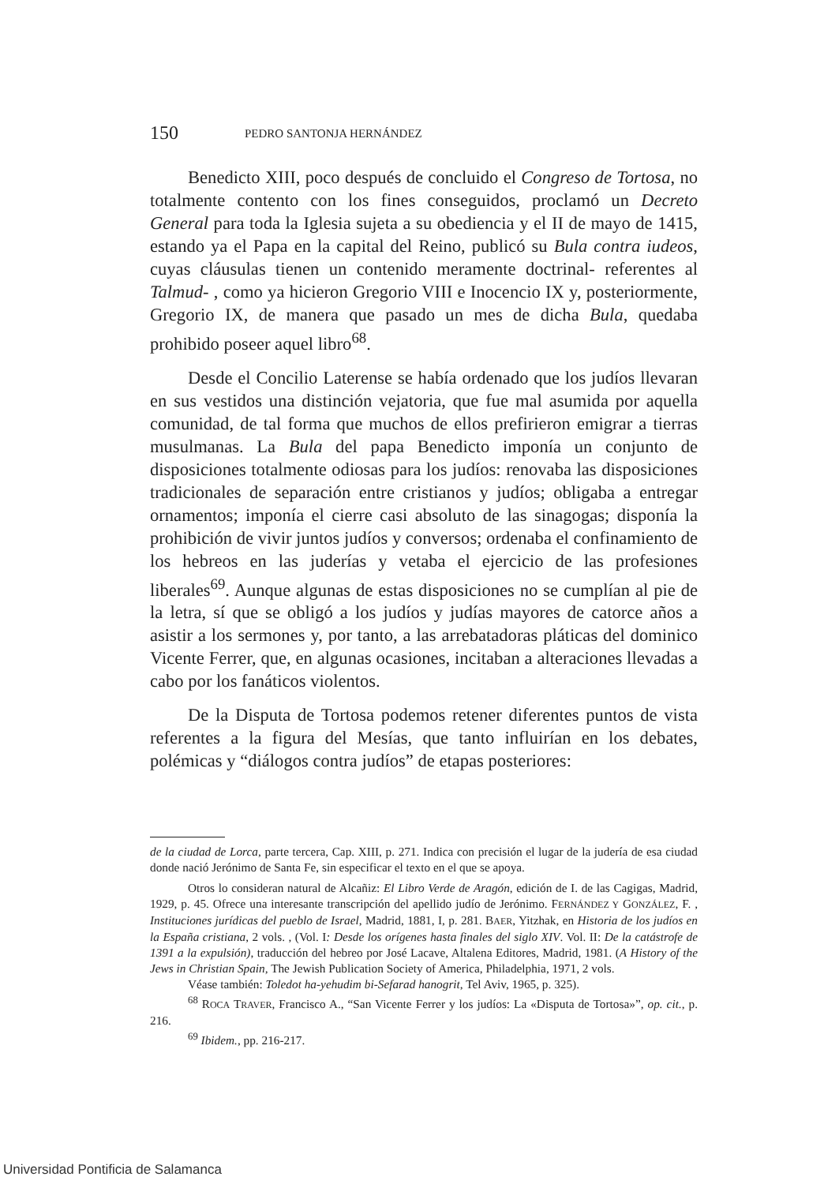150 PEDRO SANTONJA HERNÁNDEZ
Benedicto XIII, poco después de concluido el Congreso de Tortosa, no totalmente contento con los fines conseguidos, proclamó un Decreto General para toda la Iglesia sujeta a su obediencia y el II de mayo de 1415, estando ya el Papa en la capital del Reino, publicó su Bula contra iudeos, cuyas cláusulas tienen un contenido meramente doctrinal- referentes al Talmud- , como ya hicieron Gregorio VIII e Inocencio IX y, posteriormente, Gregorio IX, de manera que pasado un mes de dicha Bula, quedaba prohibido poseer aquel libro<sup>68</sup>.
Desde el Concilio Laterense se había ordenado que los judíos llevaran en sus vestidos una distinción vejatoria, que fue mal asumida por aquella comunidad, de tal forma que muchos de ellos prefirieron emigrar a tierras musulmanas. La Bula del papa Benedicto imponía un conjunto de disposiciones totalmente odiosas para los judíos: renovaba las disposiciones tradicionales de separación entre cristianos y judíos; obligaba a entregar ornamentos; imponía el cierre casi absoluto de las sinagogas; disponía la prohibición de vivir juntos judíos y conversos; ordenaba el confinamiento de los hebreos en las juderías y vetaba el ejercicio de las profesiones liberales<sup>69</sup>. Aunque algunas de estas disposiciones no se cumplían al pie de la letra, sí que se obligó a los judíos y judías mayores de catorce años a asistir a los sermones y, por tanto, a las arrebatadoras pláticas del dominico Vicente Ferrer, que, en algunas ocasiones, incitaban a alteraciones llevadas a cabo por los fanáticos violentos.
De la Disputa de Tortosa podemos retener diferentes puntos de vista referentes a la figura del Mesías, que tanto influirían en los debates, polémicas y “diálogos contra judíos” de etapas posteriores:
de la ciudad de Lorca, parte tercera, Cap. XIII, p. 271. Indica con precisión el lugar de la judería de esa ciudad donde nació Jerónimo de Santa Fe, sin especificar el texto en el que se apoya.
Otros lo consideran natural de Alcañiz: El Libro Verde de Aragón, edición de I. de las Cagigas, Madrid, 1929, p. 45. Ofrece una interesante transcripción del apellido judío de Jerónimo. FERNÁNDEZ Y GONZÁLEZ, F. , Instituciones jurídicas del pueblo de Israel, Madrid, 1881, I, p. 281. BAER, Yitzhak, en Historia de los judíos en la España cristiana, 2 vols. , (Vol. I: Desde los orígenes hasta finales del siglo XIV. Vol. II: De la catástrofe de 1391 a la expulsión), traducción del hebreo por José Lacave, Altalena Editores, Madrid, 1981. (A History of the Jews in Christian Spain, The Jewish Publication Society of America, Philadelphia, 1971, 2 vols.
Véase también: Toledot ha-yehudim bi-Sefarad hanogrit, Tel Aviv, 1965, p. 325).
<sup>68</sup> ROCA TRAVER, Francisco A., “San Vicente Ferrer y los judíos: La «Disputa de Tortosa»”, op. cit., p. 216.
<sup>69</sup> Ibidem., pp. 216-217.
Universidad Pontificia de Salamanca